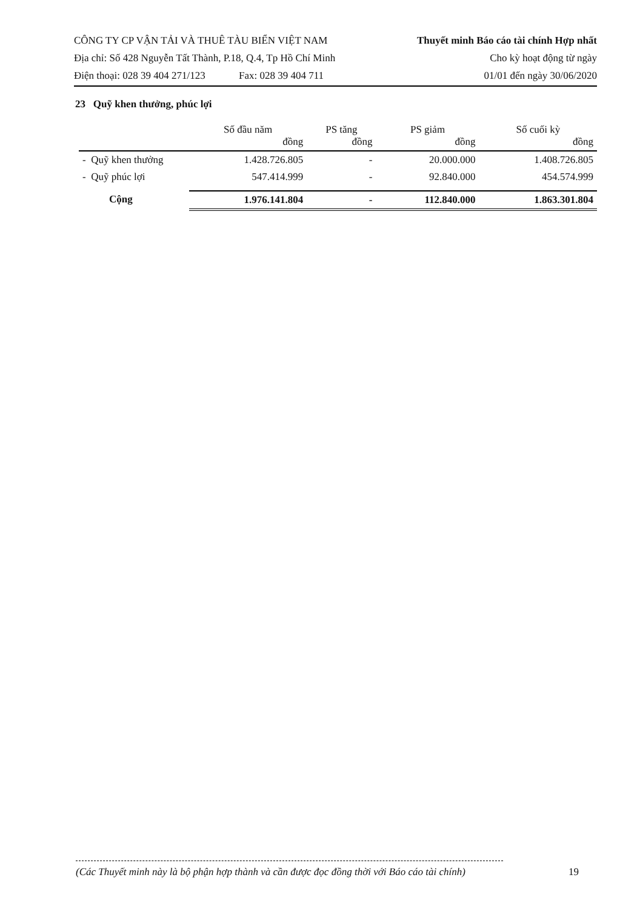CÔNG TY CP VẬN TẢI VÀ THUÊ TÀU BIỂN VIỆT NAM Thuyết minh Báo cáo tài chính Hợp nhất
Địa chỉ: Số 428 Nguyễn Tất Thành, P.18, Q.4, Tp Hồ Chí Minh Cho kỳ hoạt động từ ngày
Điện thoại: 028 39 404 271/123 Fax: 028 39 404 711 01/01 đến ngày 30/06/2020
23 Quỹ khen thưởng, phúc lợi
| | Số đầu năm đồng | PS tăng đồng | PS giảm đồng | Số cuối kỳ đồng |
| --- | --- | --- | --- | --- |
| - Quỹ khen thưởng | 1.428.726.805 | - | 20.000.000 | 1.408.726.805 |
| - Quỹ phúc lợi | 547.414.999 | - | 92.840.000 | 454.574.999 |
| Cộng | 1.976.141.804 | - | 112.840.000 | 1.863.301.804 |
(Các Thuyết minh này là bộ phận hợp thành và cần được đọc đồng thời với Báo cáo tài chính) 19